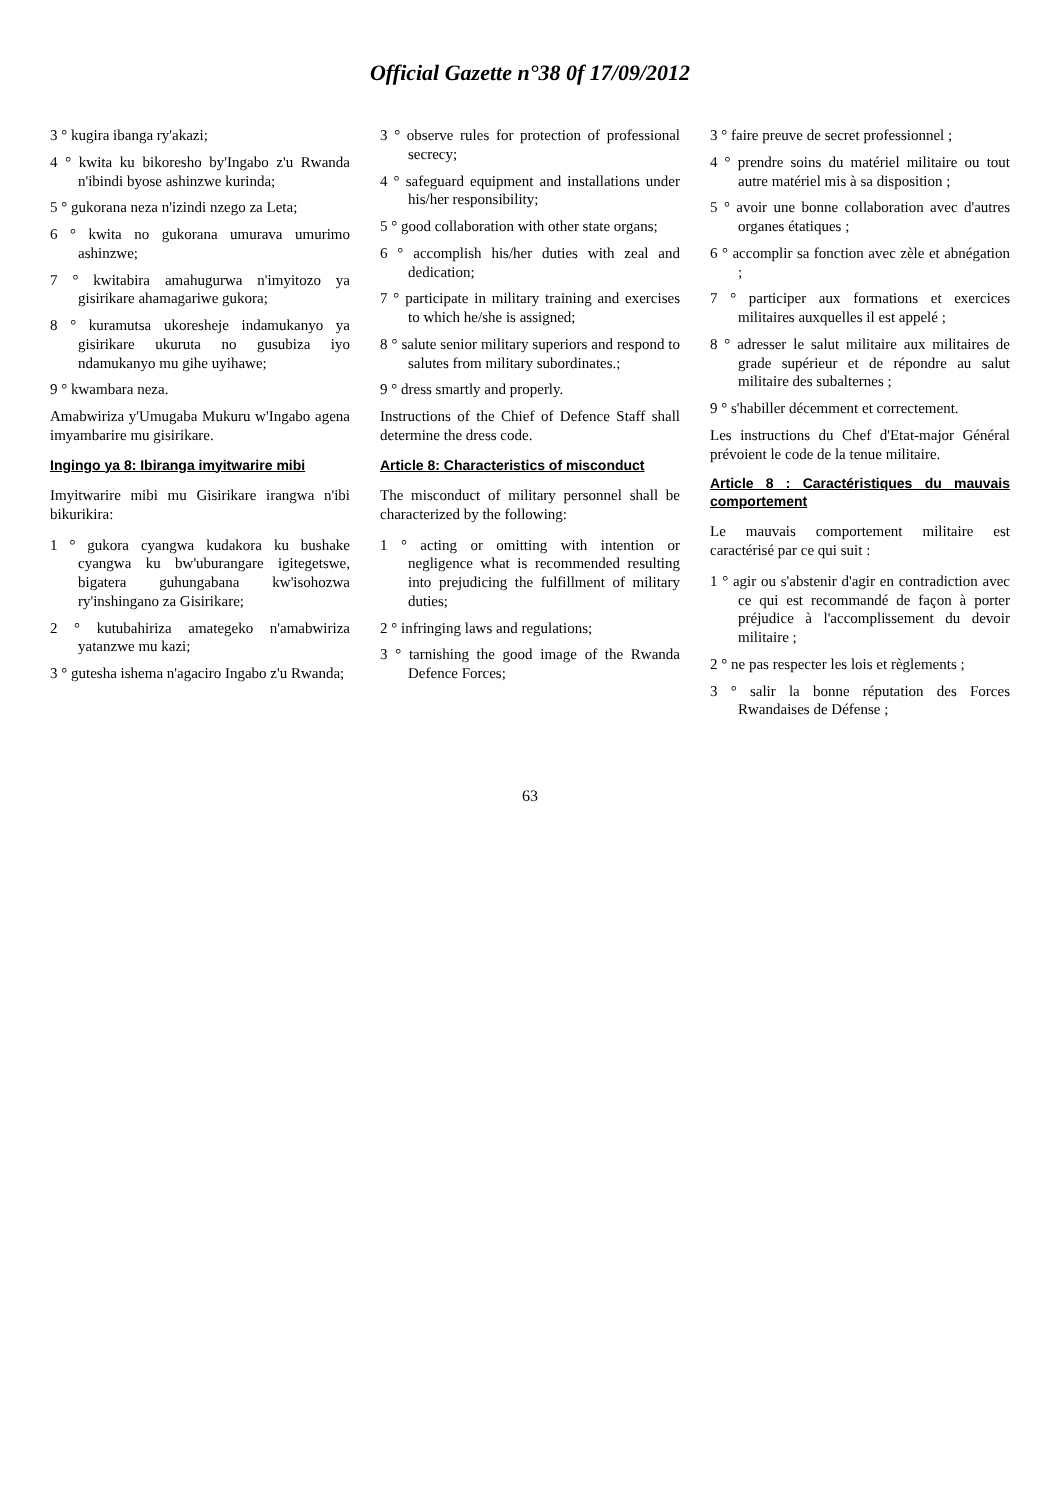Official Gazette n°38 0f 17/09/2012
3 ° kugira ibanga ry'akazi;
4 ° kwita ku bikoresho by'Ingabo z'u Rwanda n'ibindi byose ashinzwe kurinda;
5 ° gukorana neza n'izindi nzego za Leta;
6 ° kwita no gukorana umurava umurimo ashinzwe;
7 ° kwitabira amahugurwa n'imyitozo ya gisirikare ahamagariwe gukora;
8 ° kuramutsa ukoresheje indamukanyo ya gisirikare ukuruta no gusubiza iyo ndamukanyo mu gihe uyihawe;
9 ° kwambara neza.
Amabwiriza y'Umugaba Mukuru w'Ingabo agena imyambarire mu gisirikare.
Ingingo ya 8: Ibiranga imyitwarire mibi
Imyitwarire mibi mu Gisirikare irangwa n'ibi bikurikira:
1 ° gukora cyangwa kudakora ku bushake cyangwa ku bw'uburangare igitegetswe, bigatera guhungabana kw'isohozwa ry'inshingano za Gisirikare;
2 ° kutubahiriza amategeko n'amabwiriza yatanzwe mu kazi;
3 ° gutesha ishema n'agaciro Ingabo z'u Rwanda;
3 ° observe rules for protection of professional secrecy;
4 ° safeguard equipment and installations under his/her responsibility;
5 ° good collaboration with other state organs;
6 ° accomplish his/her duties with zeal and dedication;
7 ° participate in military training and exercises to which he/she is assigned;
8 ° salute senior military superiors and respond to salutes from military subordinates.;
9 ° dress smartly and properly.
Instructions of the Chief of Defence Staff shall determine the dress code.
Article 8: Characteristics of misconduct
The misconduct of military personnel shall be characterized by the following:
1 ° acting or omitting with intention or negligence what is recommended resulting into prejudicing the fulfillment of military duties;
2 ° infringing laws and regulations;
3 ° tarnishing the good image of the Rwanda Defence Forces;
3 ° faire preuve de secret professionnel ;
4 ° prendre soins du matériel militaire ou tout autre matériel mis à sa disposition ;
5 ° avoir une bonne collaboration avec d'autres organes étatiques ;
6 ° accomplir sa fonction avec zèle et abnégation ;
7 ° participer aux formations et exercices militaires auxquelles il est appelé ;
8 ° adresser le salut militaire aux militaires de grade supérieur et de répondre au salut militaire des subalternes ;
9 ° s'habiller décemment et correctement.
Les instructions du Chef d'Etat-major Général prévoient le code de la tenue militaire.
Article 8 : Caractéristiques du mauvais comportement
Le mauvais comportement militaire est caractérisé par ce qui suit :
1 ° agir ou s'abstenir d'agir en contradiction avec ce qui est recommandé de façon à porter préjudice à l'accomplissement du devoir militaire ;
2 ° ne pas respecter les lois et règlements ;
3 ° salir la bonne réputation des Forces Rwandaises de Défense ;
63